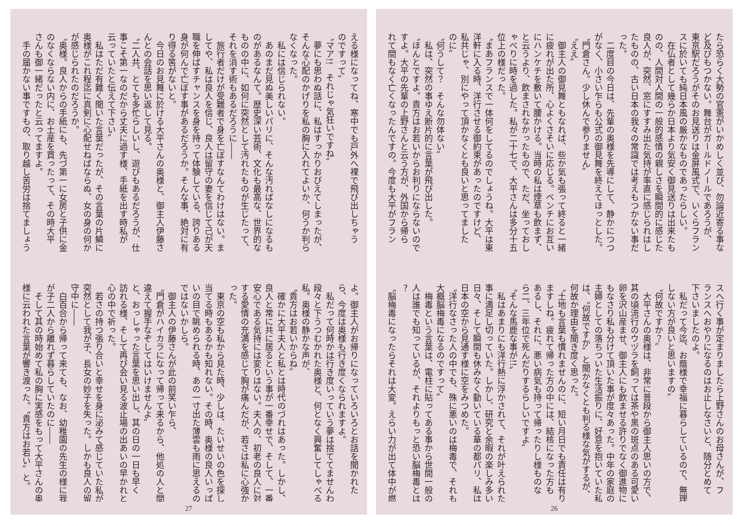たら恐らく大勢の官憲がいかめしく並び、勿論近寄る事な
ど及びもつかない。舞台がガールドノールであろうが、
東京駅だろうがそのお見送りは金屏風式で、いくらフラン
スに於いても純日本風の厳かなものであったらしい。
　在仏者として幾らか日本より気安く御見送りは出来たも
のの、人間対人間の一般的感情の親しさを瞬間的に感じた
良人が、突然、窓にすすみ出た気持が率直に感じられはし
たものの、古い日本の我々の常識では考えもつかない事だ
った。
　二度目の今日は、先輩の奥様を先導にして、静かにつつ
がなく、小さい乍らも公式の御見舞を終えてほっとした。
〝門倉さん。少し休んで参りません〟
〝ええ〟
　御主人の御見舞ともなれば、些か気も張って終ると一緒
に疲れが出た所、心よくさそいに応じる。ベンチにお互い
にハンケチを敷いて腰かける。当時の私は煙草も飲まず、
と云うより、飲まされなかったもので、ただ、坐っておし
ゃべりに時を過した。私が二十七で、大平さんは多分十五
位上の様だった。
〝まあフランスで一体何をしてるのでしょうね。大平は東
洋軒に入る時、洋行させる御約束があったのですけど、
私共じゃ、別にやって頂かなくとも良いと思ってました
のに〟
〝何うして？　そんな勿体ない〟
　私は、突然の事ゆえ断片的に言葉が飛び出した。
〝ほんとですよ。貴方はお若いからお判りにならないので
すよ。大平の先輩の上野さんと云う方が、外国から帰ら
れて間もなく亡くなったんですの。今度も大平がフラン
スへ行く事が定まりましたら上野さんのお母さんが、フ
ランスへおやりになるのはお止しなさいと、随分とめて
下さいましたのよ。
　私だって今迄、お蔭様で幸福に暮らしているので、無理
しない方が良いと思いますの〟
〝何故ですか？〟
　大平さんの奥様は、非常に普段から御主人思いの方で、
其の頃流行のウヅラを飼っては茶や黒の斑点のある可愛い
卵を沢山産ませ、御主人にも飲ませる許りでなく御進物に
もなさり私も分けて頂いた事が度々あった。中年の家庭の
主婦としての落ちついた生活振りに、好意を抱いていた私
は、〝何故ですか〟と聞かなくとも判る様な気がするが、
何故か理由を聞き度く思った。
〝土地も言葉も慣れませんのに、短い月日でも責任は有り
ますしね。疲れて帰った方の中には、結核になった方も
あるし、それに、悪い病気も持って帰ったりし様ものな
ら二、三年位で死んだりするらしいですよ〟
〝そんな馬鹿な事が!!〟
　私はあまりにも洋行熱に浮かされて、それが叶えられた
事に満足し切っていた。しかし、研究と余暇の楽しみ多い
日々、そして瞬間も休みなく動いている華の都パリ、私は
日本の空から見通す様に空をみつめた。
〝洋行なさった人の中でも、殊に悪いのは梅毒で、それも
大概脳梅毒になるのですって〟
　梅毒という言葉は、電柱に貼ってある事から世間一般の
人は誰でも知っているが、それよりもっと恐い脳梅毒とは
？
〝脳梅毒になったらそれは大変。えらい力が出て体中が燃
26
える様になってね、寒中でも戸外へ裸で飛び出しちゃう
のですって〟
〝マア!!　それじゃ気狂いですね〟
　夢にも思わぬ話に、私はすっかりおびえてしまったが、
そんな心配のかげりを私の胸に入れてよいか、何うか判ら
なくなった。
　私には信じられない。
　あのまだ見ぬ美しいパリに、そんな汚ればなしになるも
のがあるなんて。歴史深い芸術、文化も最高な、世界的な
ものの中に、如何に突然として汚れたものが生じたって、
それを消す術もあるだろうに――
　旅行者だけが受難者で身を亡ぼすなんてわけはない。ま
してや、私は良人を信じ、良人は留守の妻を信じて己が天
職を伸ばすチャンスを身を持って体験している、誇りある
身が何んで亡ぼす事があるだろうか。そんな事、絶対に有
り得る筈がないと。
　今日のお見舞に於ける大平さんの奥様と、御主人伊藤さ
んとの会話を思い返して見る。
〝二人共、とても多忙らしいし、遊びもあるだろうが、仕
事こそ第一なのだから丈夫に過す様、手紙を出す時私が
云っていたと伝えて下さい〟
　私はただ有難く聞いた言葉だったが、その言葉の片鱗に
奥様がこれ程迄に真剣に心配せねばならぬ、女の身の何か
が感じられたのだろうか。
〝奥様。良人からの手紙にも、先づ第一に女房と子供に金
のなくならない内に、お土産を買ったって、その時大平
さんも御一緒だったと云ってますよ。
　手の届かない事ですもの、取り越し苦労は捨てましょう
よ。御主人がお帰りになっていろいろとお話を聞かれた
ら、今度は奥様も行き度くなられますよ。
　私だって何時かは行き度いっていう夢は捨ててませんわ〟
段々と下うつむかれた奥様と、何となく興奮してしゃべる
私。奥様の静かな声が、
〝貴方はお若いからね〟
　確かに大平夫人と私とは時代のづれはあった。しかし、
良人と常に共に居るという事が一番幸せで、そして、一番
安心である気持には変りはない。夫人の、初老の良人に対
する愛情の充満を感じて胸が痛んだが、若さは私に心強か
った。
　東京の空も私から見た時、少しは、たいせいの色を探し
当てる時もあるかも知れない。その時、奥様の良人いっぱ
いの目で眺められる時、あの一寸出た薄雲も雨に思えるの
ではないかしら。
　御主人の伊藤さんが此の前笑い乍ら、
〝門倉がハイカラになって帰って来るから、他処の人と間
違えて握手なぞしてはいけませんよ〟
と、おっしゃった言葉を思い出し、其の日の一日も早く
訪れる様、そして再び会い見る波止場の出あいの早かれと
心の中で祈った。
　若さの持つ張り合いと幸せを身に泌みて感じていた私が
突然として我が子、長女の妙子を失った。しかも良人の留
守中に――
　白百合から帰って来ても、なお、幼稚園の先生の様に我
が子二人から離れず暮らしていたのに――
　そして其の時始めて私の胸に実感をもって大平さんの奥
様に云われた言葉が響き渡った。〝貴方はお若い〟と。
27